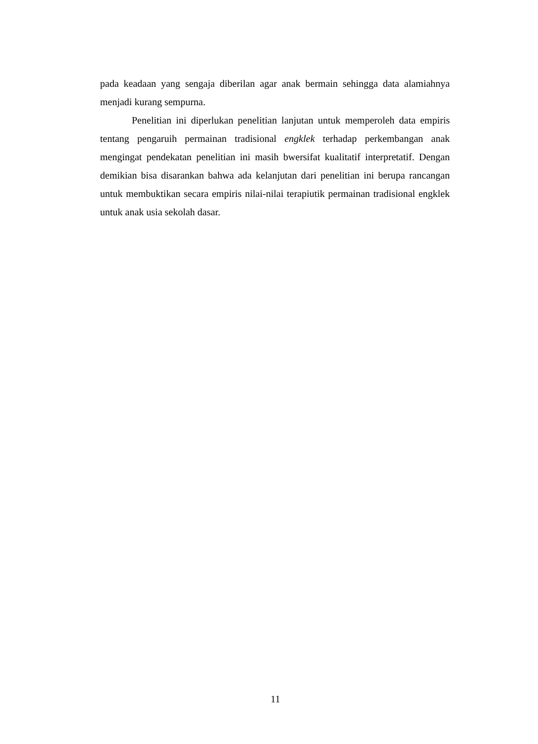pada keadaan yang sengaja diberilan agar anak bermain sehingga data alamiahnya menjadi kurang sempurna.
Penelitian ini diperlukan penelitian lanjutan untuk memperoleh data empiris tentang pengaruih permainan tradisional engklek terhadap perkembangan anak mengingat pendekatan penelitian ini masih bwersifat kualitatif interpretatif. Dengan demikian bisa disarankan bahwa ada kelanjutan dari penelitian ini berupa rancangan untuk membuktikan secara empiris nilai-nilai terapiutik permainan tradisional engklek untuk anak usia sekolah dasar.
11